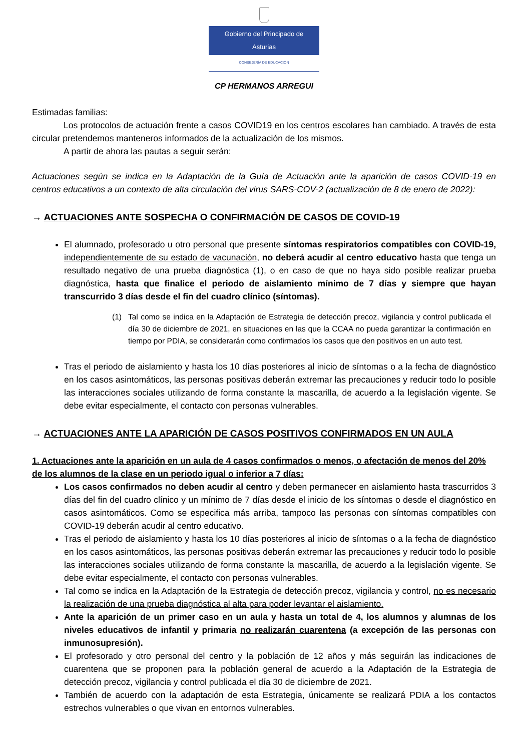Gobierno del Principado de Asturias
CONSEJERÍA DE EDUCACIÓN
CP HERMANOS ARREGUI
Estimadas familias:
Los protocolos de actuación frente a casos COVID19 en los centros escolares han cambiado. A través de esta circular pretendemos manteneros informados de la actualización de los mismos.
A partir de ahora las pautas a seguir serán:
Actuaciones según se indica en la Adaptación de la Guía de Actuación ante la aparición de casos COVID-19 en centros educativos a un contexto de alta circulación del virus SARS-COV-2 (actualización de 8 de enero de 2022):
→ ACTUACIONES ANTE SOSPECHA O CONFIRMACIÓN DE CASOS DE COVID-19
El alumnado, profesorado u otro personal que presente síntomas respiratorios compatibles con COVID-19, independientemente de su estado de vacunación, no deberá acudir al centro educativo hasta que tenga un resultado negativo de una prueba diagnóstica (1), o en caso de que no haya sido posible realizar prueba diagnóstica, hasta que finalice el periodo de aislamiento mínimo de 7 días y siempre que hayan transcurrido 3 días desde el fin del cuadro clínico (síntomas).
(1) Tal como se indica en la Adaptación de Estrategia de detección precoz, vigilancia y control publicada el día 30 de diciembre de 2021, en situaciones en las que la CCAA no pueda garantizar la confirmación en tiempo por PDIA, se considerarán como confirmados los casos que den positivos en un auto test.
Tras el periodo de aislamiento y hasta los 10 días posteriores al inicio de síntomas o a la fecha de diagnóstico en los casos asintomáticos, las personas positivas deberán extremar las precauciones y reducir todo lo posible las interacciones sociales utilizando de forma constante la mascarilla, de acuerdo a la legislación vigente. Se debe evitar especialmente, el contacto con personas vulnerables.
→ ACTUACIONES ANTE LA APARICIÓN DE CASOS POSITIVOS CONFIRMADOS EN UN AULA
1. Actuaciones ante la aparición en un aula de 4 casos confirmados o menos, o afectación de menos del 20% de los alumnos de la clase en un periodo igual o inferior a 7 días:
Los casos confirmados no deben acudir al centro y deben permanecer en aislamiento hasta trascurridos 3 días del fin del cuadro clínico y un mínimo de 7 días desde el inicio de los síntomas o desde el diagnóstico en casos asintomáticos. Como se especifica más arriba, tampoco las personas con síntomas compatibles con COVID-19 deberán acudir al centro educativo.
Tras el periodo de aislamiento y hasta los 10 días posteriores al inicio de síntomas o a la fecha de diagnóstico en los casos asintomáticos, las personas positivas deberán extremar las precauciones y reducir todo lo posible las interacciones sociales utilizando de forma constante la mascarilla, de acuerdo a la legislación vigente. Se debe evitar especialmente, el contacto con personas vulnerables.
Tal como se indica en la Adaptación de la Estrategia de detección precoz, vigilancia y control, no es necesario la realización de una prueba diagnóstica al alta para poder levantar el aislamiento.
Ante la aparición de un primer caso en un aula y hasta un total de 4, los alumnos y alumnas de los niveles educativos de infantil y primaria no realizarán cuarentena (a excepción de las personas con inmunosupresión).
El profesorado y otro personal del centro y la población de 12 años y más seguirán las indicaciones de cuarentena que se proponen para la población general de acuerdo a la Adaptación de la Estrategia de detección precoz, vigilancia y control publicada el día 30 de diciembre de 2021.
También de acuerdo con la adaptación de esta Estrategia, únicamente se realizará PDIA a los contactos estrechos vulnerables o que vivan en entornos vulnerables.